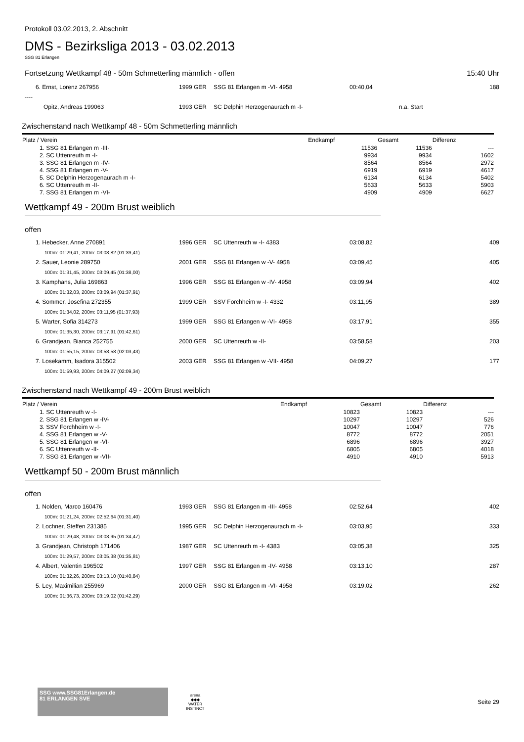Protokoll 03.02.2013, 2. Abschnitt
DMS - Bezirksliga 2013 - 03.02.2013
SSG 81 Erlangen
Fortsetzung Wettkampf 48 - 50m Schmetterling männlich - offen 15:40 Uhr
| 6. Ernst, Lorenz 267956 | 1999 GER | SSG 81 Erlangen m -VI- 4958 | 00:40,04 | | 188 |
| ---- | | | | | |
| Opitz, Andreas 199063 | 1993 GER | SC Delphin Herzogenaurach m -I- | | n.a. Start | |
Zwischenstand nach Wettkampf 48 - 50m Schmetterling männlich
| Platz / Verein | Endkampf | Gesamt | Differenz |
| --- | --- | --- | --- |
| 1. SSG 81 Erlangen m -III- | 11536 | 11536 | --- |
| 2. SC Uttenreuth m -I- | 9934 | 9934 | 1602 |
| 3. SSG 81 Erlangen m -IV- | 8564 | 8564 | 2972 |
| 4. SSG 81 Erlangen m -V- | 6919 | 6919 | 4617 |
| 5. SC Delphin Herzogenaurach m -I- | 6134 | 6134 | 5402 |
| 6. SC Uttenreuth m -II- | 5633 | 5633 | 5903 |
| 7. SSG 81 Erlangen m -VI- | 4909 | 4909 | 6627 |
Wettkampf 49 - 200m Brust weiblich
offen
| 1. Hebecker, Anne 270891 | 1996 GER | SC Uttenreuth w -I- 4383 | 03:08,82 | 409 |
| 100m: 01:29,41, 200m: 03:08,82 (01:39,41) | | | | |
| 2. Sauer, Leonie 289750 | 2001 GER | SSG 81 Erlangen w -V- 4958 | 03:09,45 | 405 |
| 100m: 01:31,45, 200m: 03:09,45 (01:38,00) | | | | |
| 3. Kamphans, Julia 169863 | 1996 GER | SSG 81 Erlangen w -IV- 4958 | 03:09,94 | 402 |
| 100m: 01:32,03, 200m: 03:09,94 (01:37,91) | | | | |
| 4. Sommer, Josefina 272355 | 1999 GER | SSV Forchheim w -I- 4332 | 03:11,95 | 389 |
| 100m: 01:34,02, 200m: 03:11,95 (01:37,93) | | | | |
| 5. Warter, Sofia 314273 | 1999 GER | SSG 81 Erlangen w -VI- 4958 | 03:17,91 | 355 |
| 100m: 01:35,30, 200m: 03:17,91 (01:42,61) | | | | |
| 6. Grandjean, Bianca 252755 | 2000 GER | SC Uttenreuth w -II- | 03:58,58 | 203 |
| 100m: 01:55,15, 200m: 03:58,58 (02:03,43) | | | | |
| 7. Losekamm, Isadora 315502 | 2003 GER | SSG 81 Erlangen w -VII- 4958 | 04:09,27 | 177 |
| 100m: 01:59,93, 200m: 04:09,27 (02:09,34) | | | | |
Zwischenstand nach Wettkampf 49 - 200m Brust weiblich
| Platz / Verein | Endkampf | Gesamt | Differenz |
| --- | --- | --- | --- |
| 1. SC Uttenreuth w -I- | 10823 | 10823 | --- |
| 2. SSG 81 Erlangen w -IV- | 10297 | 10297 | 526 |
| 3. SSV Forchheim w -I- | 10047 | 10047 | 776 |
| 4. SSG 81 Erlangen w -V- | 8772 | 8772 | 2051 |
| 5. SSG 81 Erlangen w -VI- | 6896 | 6896 | 3927 |
| 6. SC Uttenreuth w -II- | 6805 | 6805 | 4018 |
| 7. SSG 81 Erlangen w -VII- | 4910 | 4910 | 5913 |
Wettkampf 50 - 200m Brust männlich
offen
| 1. Nolden, Marco 160476 | 1993 GER | SSG 81 Erlangen m -III- 4958 | 02:52,64 | 402 |
| 100m: 01:21,24, 200m: 02:52,64 (01:31,40) | | | | |
| 2. Lochner, Steffen 231385 | 1995 GER | SC Delphin Herzogenaurach m -I- | 03:03,95 | 333 |
| 100m: 01:29,48, 200m: 03:03,95 (01:34,47) | | | | |
| 3. Grandjean, Christoph 171406 | 1987 GER | SC Uttenreuth m -I- 4383 | 03:05,38 | 325 |
| 100m: 01:29,57, 200m: 03:05,38 (01:35,81) | | | | |
| 4. Albert, Valentin 196502 | 1997 GER | SSG 81 Erlangen m -IV- 4958 | 03:13,10 | 287 |
| 100m: 01:32,26, 200m: 03:13,10 (01:40,84) | | | | |
| 5. Ley, Maximilian 255969 | 2000 GER | SSG 81 Erlangen m -VI- 4958 | 03:19,02 | 262 |
| 100m: 01:36,73, 200m: 03:19,02 (01:42,29) | | | | |
SSG www.SSG81Erlangen.de
81 ERLANGEN SVE
arena
◆◆◆
WATER INSTINCT
Seite 29